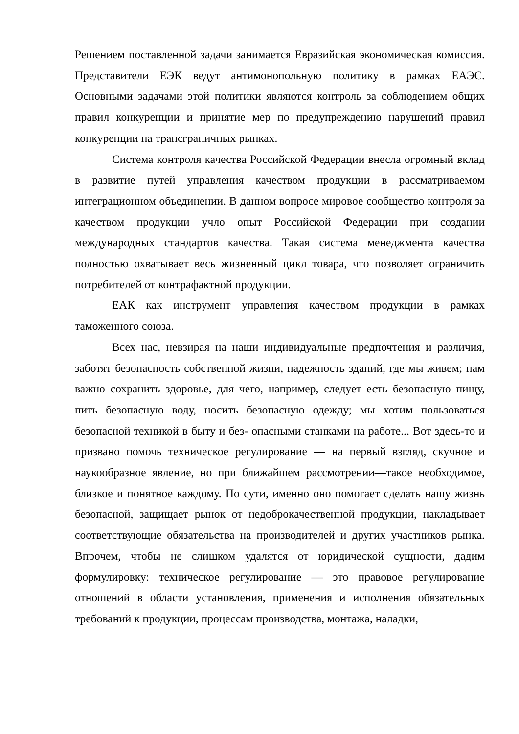Решением поставленной задачи занимается Евразийская экономическая комиссия. Представители ЕЭК ведут антимонопольную политику в рамках ЕАЭС. Основными задачами этой политики являются контроль за соблюдением общих правил конкуренции и принятие мер по предупреждению нарушений правил конкуренции на трансграничных рынках.
Система контроля качества Российской Федерации внесла огромный вклад в развитие путей управления качеством продукции в рассматриваемом интеграционном объединении. В данном вопросе мировое сообщество контроля за качеством продукции учло опыт Российской Федерации при создании международных стандартов качества. Такая система менеджмента качества полностью охватывает весь жизненный цикл товара, что позволяет ограничить потребителей от контрафактной продукции.
ЕАК как инструмент управления качеством продукции в рамках таможенного союза.
Всех нас, невзирая на наши индивидуальные предпочтения и различия, заботят безопасность собственной жизни, надежность зданий, где мы живем; нам важно сохранить здоровье, для чего, например, следует есть безопасную пищу, пить безопасную воду, носить безопасную одежду; мы хотим пользоваться безопасной техникой в быту и без- опасными станками на работе... Вот здесь-то и призвано помочь техническое регулирование — на первый взгляд, скучное и наукообразное явление, но при ближайшем рассмотрении—такое необходимое, близкое и понятное каждому. По сути, именно оно помогает сделать нашу жизнь безопасной, защищает рынок от недоброкачественной продукции, накладывает соответствующие обязательства на производителей и других участников рынка. Впрочем, чтобы не слишком удалятся от юридической сущности, дадим формулировку: техническое регулирование — это правовое регулирование отношений в области установления, применения и исполнения обязательных требований к продукции, процессам производства, монтажа, наладки,